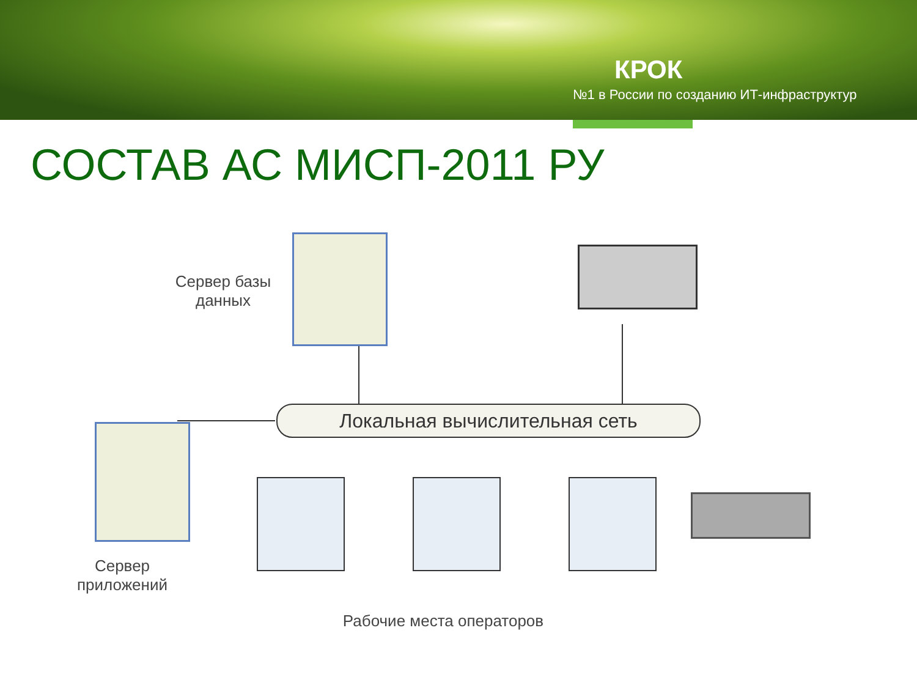КРОК
№1 в России по созданию ИТ-инфраструктур
СОСТАВ АС МИСП-2011 РУ
Сервер базы
данных
Локальная вычислительная сеть
Сервер
приложений
Рабочие места операторов